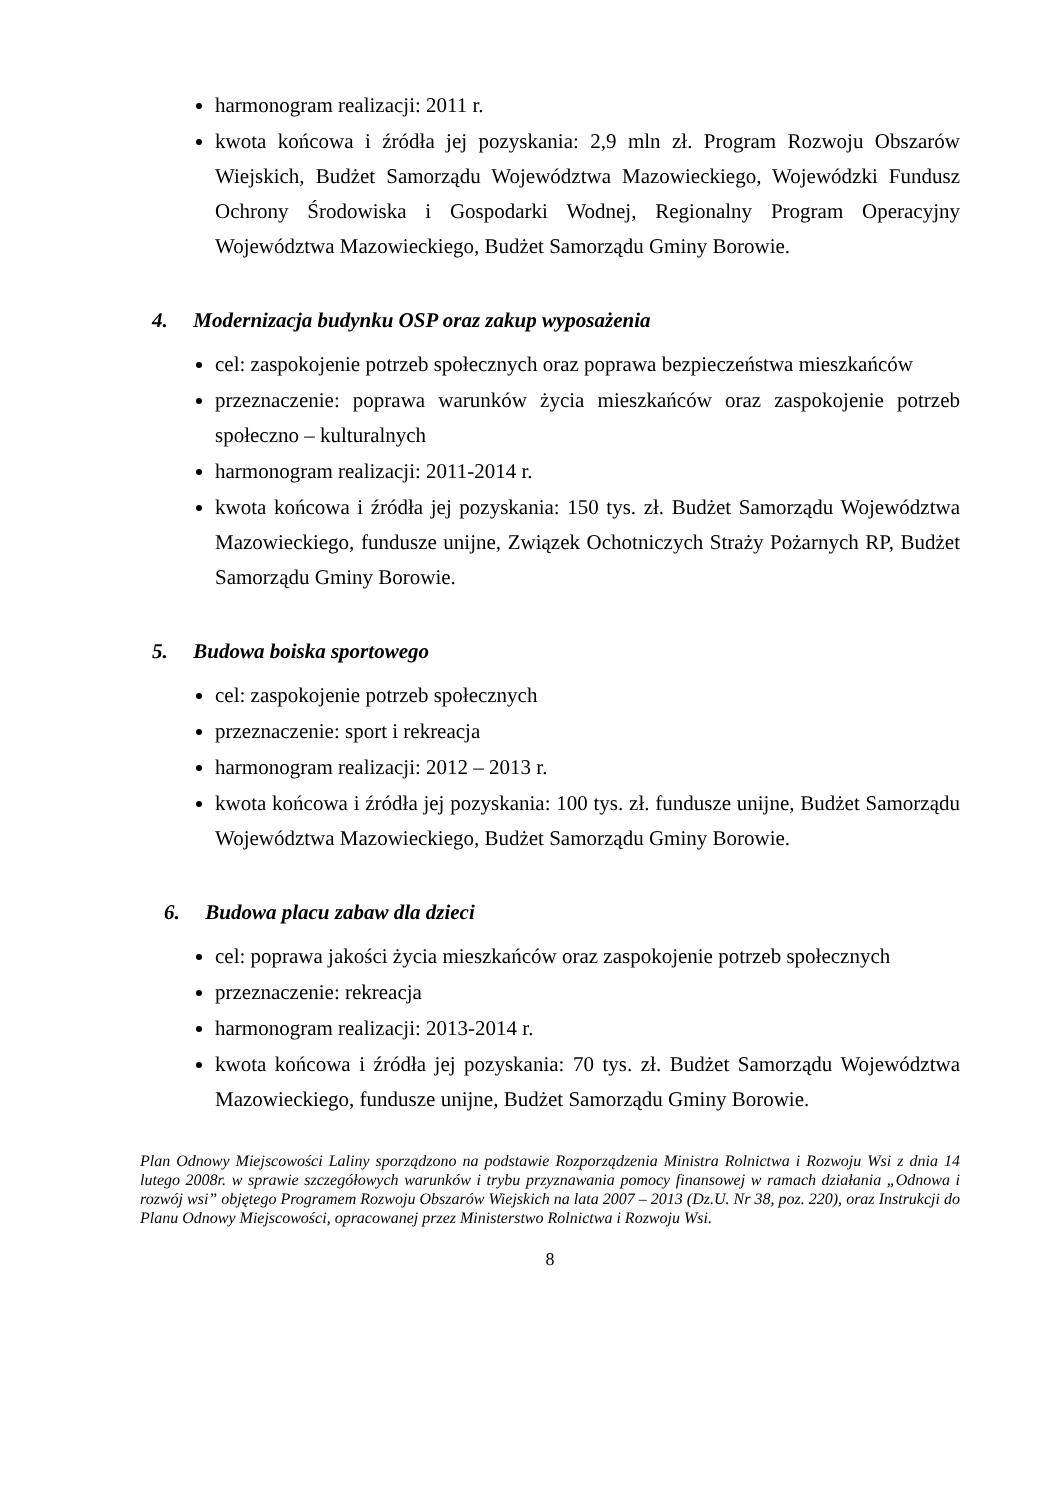harmonogram realizacji: 2011 r.
kwota końcowa i źródła jej pozyskania: 2,9 mln zł. Program Rozwoju Obszarów Wiejskich, Budżet Samorządu Województwa Mazowieckiego, Wojewódzki Fundusz Ochrony Środowiska i Gospodarki Wodnej, Regionalny Program Operacyjny Województwa Mazowieckiego, Budżet Samorządu Gminy Borowie.
4. Modernizacja budynku OSP oraz zakup wyposażenia
cel: zaspokojenie potrzeb społecznych oraz poprawa bezpieczeństwa mieszkańców
przeznaczenie: poprawa warunków życia mieszkańców oraz zaspokojenie potrzeb społeczno – kulturalnych
harmonogram realizacji: 2011-2014 r.
kwota końcowa i źródła jej pozyskania: 150 tys. zł. Budżet Samorządu Województwa Mazowieckiego, fundusze unijne, Związek Ochotniczych Straży Pożarnych RP, Budżet Samorządu Gminy Borowie.
5. Budowa boiska sportowego
cel: zaspokojenie potrzeb społecznych
przeznaczenie: sport i rekreacja
harmonogram realizacji: 2012 – 2013 r.
kwota końcowa i źródła jej pozyskania: 100 tys. zł. fundusze unijne, Budżet Samorządu Województwa Mazowieckiego, Budżet Samorządu Gminy Borowie.
6. Budowa placu zabaw dla dzieci
cel: poprawa jakości życia mieszkańców oraz zaspokojenie potrzeb społecznych
przeznaczenie: rekreacja
harmonogram realizacji: 2013-2014 r.
kwota końcowa i źródła jej pozyskania: 70 tys. zł. Budżet Samorządu Województwa Mazowieckiego, fundusze unijne, Budżet Samorządu Gminy Borowie.
Plan Odnowy Miejscowości Laliny sporządzono na podstawie Rozporządzenia Ministra Rolnictwa i Rozwoju Wsi z dnia 14 lutego 2008r. w sprawie szczegółowych warunków i trybu przyznawania pomocy finansowej w ramach działania „Odnowa i rozwój wsi” objętego Programem Rozwoju Obszarów Wiejskich na lata 2007 – 2013 (Dz.U. Nr 38, poz. 220), oraz Instrukcji do Planu Odnowy Miejscowości, opracowanej przez Ministerstwo Rolnictwa i Rozwoju Wsi.
8